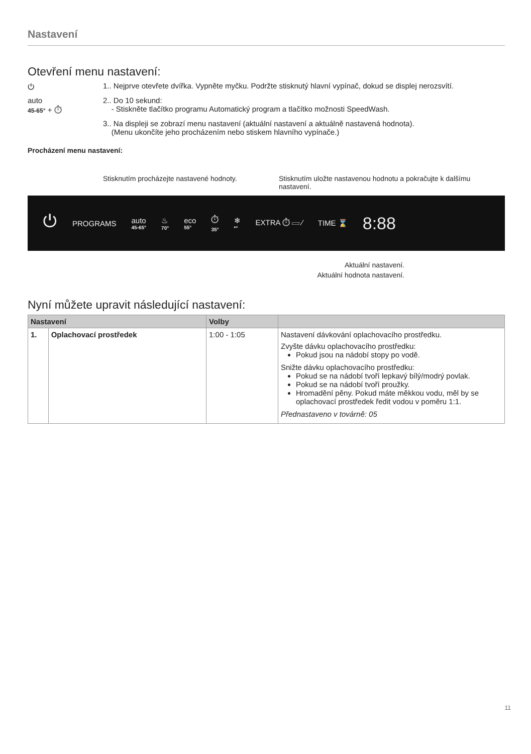Nastavení
Otevření menu nastavení:
⏻ 1.. Nejprve otevřete dvířka. Vypněte myčku. Podržte stisknutý hlavní vypínač, dokud se displej nerozsvítí.
auto
45-65° + ⏱
2.. Do 10 sekund:
- Stiskněte tlačítko programu Automatický program a tlačítko možnosti SpeedWash.
3.. Na displeji se zobrazí menu nastavení (aktuální nastavení a aktuálně nastavená hodnota).
(Menu ukončíte jeho procházením nebo stiskem hlavního vypínače.)
Procházení menu nastavení:
Stisknutím procházejte nastavené hodnoty. Stisknutím uložte nastavenou hodnotu a pokračujte k dalšímu nastavení.
⏻ PROGRAMS auto
45-65° ♨
70° eco
55° ⏱
35° ❄
*° EXTRA ⏱ ▱ ∕ TIME ⌛ 8:88
Aktuální nastavení.
Aktuální hodnota nastavení.
Nyní můžete upravit následující nastavení:
| Nastavení | | Volby | |
| --- | --- | --- | --- |
| 1. | Oplachovací prostředek | 1:00 - 1:05 | Nastavení dávkování oplachovacího prostředku. Zvyšte dávku oplachovacího prostředku: Pokud jsou na nádobí stopy po vodě. Snižte dávku oplachovacího prostředku: Pokud se na nádobí tvoří lepkavý bílý/modrý povlak. Pokud se na nádobí tvoří proužky. Hromadění pěny. Pokud máte měkkou vodu, měl by se oplachovací prostředek ředit vodou v poměru 1:1. Přednastaveno v továrně: 05 |
11